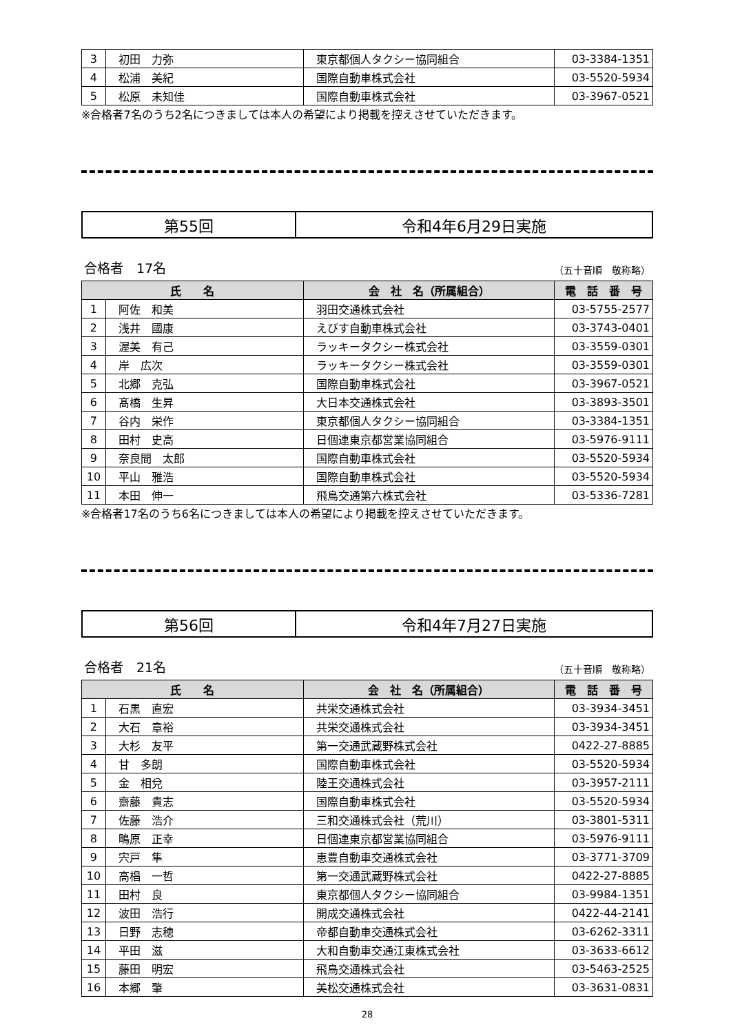| 3 | 初田 力弥 | 東京都個人タクシー協同組合 | 03-3384-1351 |
| 4 | 松浦 美紀 | 国際自動車株式会社 | 03-5520-5934 |
| 5 | 松原 未知佳 | 国際自動車株式会社 | 03-3967-0521 |
※合格者7名のうち2名につきましては本人の希望により掲載を控えさせていただきます。
| 第55回 | 令和4年6月29日実施 |
合格者　17名 （五十音順　敬称略）
| 氏 名 | | 会 社 名（所属組合） | 電 話 番 号 |
| --- | --- | --- | --- |
| 1 | 阿佐 和美 | 羽田交通株式会社 | 03-5755-2577 |
| 2 | 浅井 國康 | えびす自動車株式会社 | 03-3743-0401 |
| 3 | 渥美 有己 | ラッキータクシー株式会社 | 03-3559-0301 |
| 4 | 岸 広次 | ラッキータクシー株式会社 | 03-3559-0301 |
| 5 | 北郷 克弘 | 国際自動車株式会社 | 03-3967-0521 |
| 6 | 髙橋 生昇 | 大日本交通株式会社 | 03-3893-3501 |
| 7 | 谷内 栄作 | 東京都個人タクシー協同組合 | 03-3384-1351 |
| 8 | 田村 史高 | 日個連東京都営業協同組合 | 03-5976-9111 |
| 9 | 奈良間 太郎 | 国際自動車株式会社 | 03-5520-5934 |
| 10 | 平山 雅浩 | 国際自動車株式会社 | 03-5520-5934 |
| 11 | 本田 伸一 | 飛鳥交通第六株式会社 | 03-5336-7281 |
※合格者17名のうち6名につきましては本人の希望により掲載を控えさせていただきます。
| 第56回 | 令和4年7月27日実施 |
合格者　21名 （五十音順　敬称略）
| 氏 名 | | 会 社 名（所属組合） | 電 話 番 号 |
| --- | --- | --- | --- |
| 1 | 石黒 直宏 | 共栄交通株式会社 | 03-3934-3451 |
| 2 | 大石 章裕 | 共栄交通株式会社 | 03-3934-3451 |
| 3 | 大杉 友平 | 第一交通武蔵野株式会社 | 0422-27-8885 |
| 4 | 甘 多朗 | 国際自動車株式会社 | 03-5520-5934 |
| 5 | 金 相兌 | 陸王交通株式会社 | 03-3957-2111 |
| 6 | 齋藤 貴志 | 国際自動車株式会社 | 03-5520-5934 |
| 7 | 佐藤 浩介 | 三和交通株式会社（荒川） | 03-3801-5311 |
| 8 | 鴫原 正幸 | 日個連東京都営業協同組合 | 03-5976-9111 |
| 9 | 宍戸 隼 | 恵豊自動車交通株式会社 | 03-3771-3709 |
| 10 | 高椙 一哲 | 第一交通武蔵野株式会社 | 0422-27-8885 |
| 11 | 田村 良 | 東京都個人タクシー協同組合 | 03-9984-1351 |
| 12 | 波田 浩行 | 開成交通株式会社 | 0422-44-2141 |
| 13 | 日野 志穂 | 帝都自動車交通株式会社 | 03-6262-3311 |
| 14 | 平田 滋 | 大和自動車交通江東株式会社 | 03-3633-6612 |
| 15 | 藤田 明宏 | 飛鳥交通株式会社 | 03-5463-2525 |
| 16 | 本郷 肇 | 美松交通株式会社 | 03-3631-0831 |
28